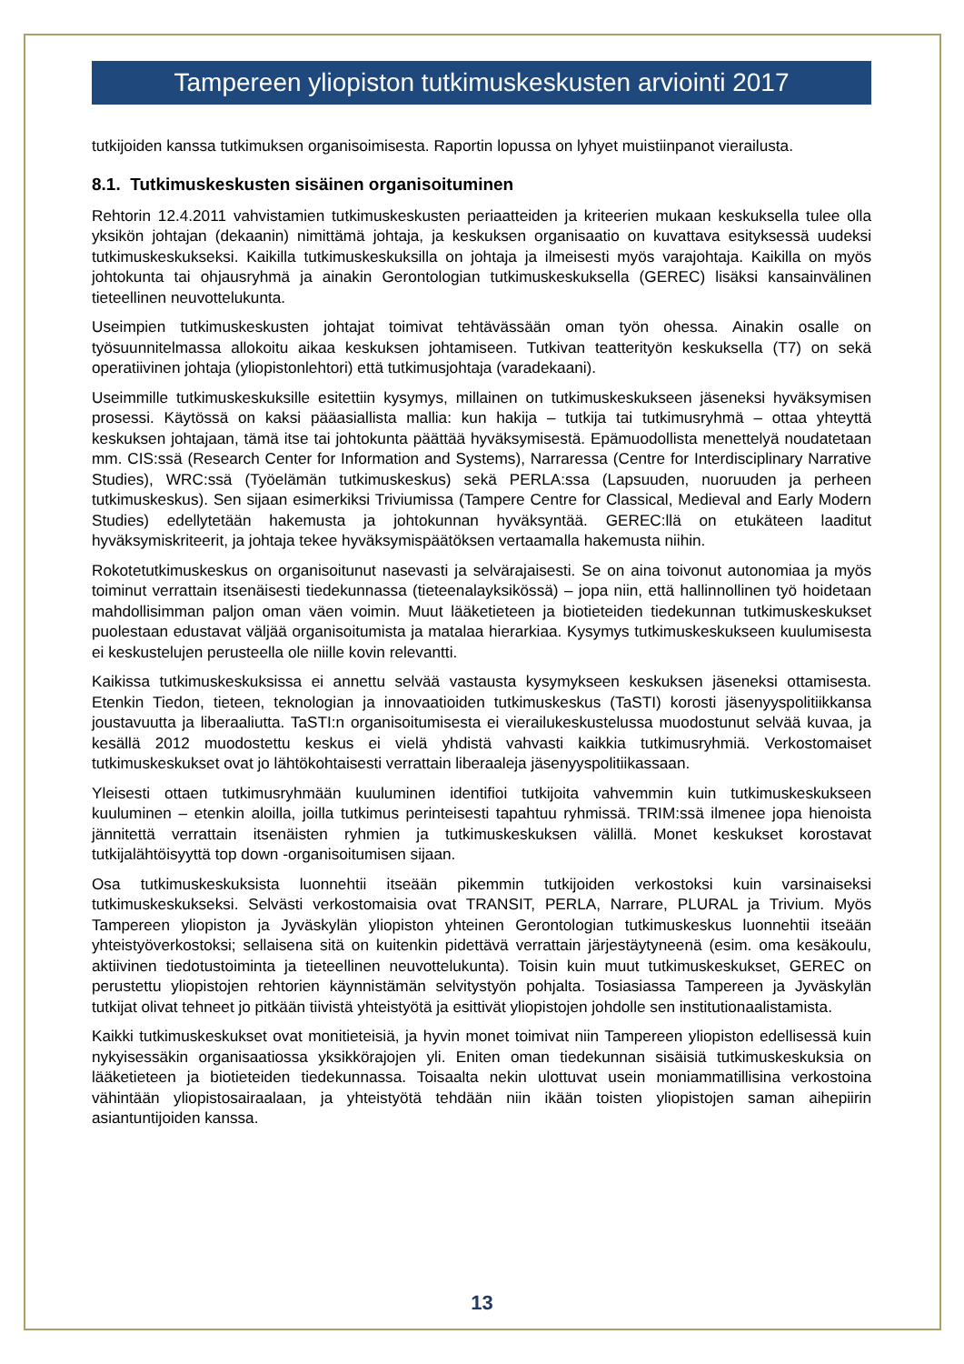Tampereen yliopiston tutkimuskeskusten arviointi 2017
tutkijoiden kanssa tutkimuksen organisoimisesta. Raportin lopussa on lyhyet muistiinpanot vierailusta.
8.1. Tutkimuskeskusten sisäinen organisoituminen
Rehtorin 12.4.2011 vahvistamien tutkimuskeskusten periaatteiden ja kriteerien mukaan keskuksella tulee olla yksikön johtajan (dekaanin) nimittämä johtaja, ja keskuksen organisaatio on kuvattava esityksessä uudeksi tutkimuskeskukseksi. Kaikilla tutkimuskeskuksilla on johtaja ja ilmeisesti myös varajohtaja. Kaikilla on myös johtokunta tai ohjausryhmä ja ainakin Gerontologian tutkimuskeskuksella (GEREC) lisäksi kansainvälinen tieteellinen neuvottelukunta.
Useimpien tutkimuskeskusten johtajat toimivat tehtävässään oman työn ohessa. Ainakin osalle on työsuunnitelmassa allokoitu aikaa keskuksen johtamiseen. Tutkivan teatterityön keskuksella (T7) on sekä operatiivinen johtaja (yliopistonlehtori) että tutkimusjohtaja (varadekaani).
Useimmille tutkimuskeskuksille esitettiin kysymys, millainen on tutkimuskeskukseen jäseneksi hyväksymisen prosessi. Käytössä on kaksi pääasiallista mallia: kun hakija – tutkija tai tutkimusryhmä – ottaa yhteyttä keskuksen johtajaan, tämä itse tai johtokunta päättää hyväksymisestä. Epämuodollista menettelyä noudatetaan mm. CIS:ssä (Research Center for Information and Systems), Narraressa (Centre for Interdisciplinary Narrative Studies), WRC:ssä (Työelämän tutkimuskeskus) sekä PERLA:ssa (Lapsuuden, nuoruuden ja perheen tutkimuskeskus). Sen sijaan esimerkiksi Triviumissa (Tampere Centre for Classical, Medieval and Early Modern Studies) edellytetään hakemusta ja johtokunnan hyväksyntää. GEREC:llä on etukäteen laaditut hyväksymiskriteerit, ja johtaja tekee hyväksymispäätöksen vertaamalla hakemusta niihin.
Rokotetutkimuskeskus on organisoitunut nasevasti ja selvärajaisesti. Se on aina toivonut autonomiaa ja myös toiminut verrattain itsenäisesti tiedekunnassa (tieteenalayksikössä) – jopa niin, että hallinnollinen työ hoidetaan mahdollisimman paljon oman väen voimin. Muut lääketieteen ja biotieteiden tiedekunnan tutkimuskeskukset puolestaan edustavat väljää organisoitumista ja matalaa hierarkiaa. Kysymys tutkimuskeskukseen kuulumisesta ei keskustelujen perusteella ole niille kovin relevantti.
Kaikissa tutkimuskeskuksissa ei annettu selvää vastausta kysymykseen keskuksen jäseneksi ottamisesta. Etenkin Tiedon, tieteen, teknologian ja innovaatioiden tutkimuskeskus (TaSTI) korosti jäsenyyspolitiikkansa joustavuutta ja liberaaliutta. TaSTI:n organisoitumisesta ei vierailukeskustelussa muodostunut selvää kuvaa, ja kesällä 2012 muodostettu keskus ei vielä yhdistä vahvasti kaikkia tutkimusryhmiä. Verkostomaiset tutkimuskeskukset ovat jo lähtökohtaisesti verrattain liberaaleja jäsenyyspolitiikassaan.
Yleisesti ottaen tutkimusryhmään kuuluminen identifioi tutkijoita vahvemmin kuin tutkimuskeskukseen kuuluminen – etenkin aloilla, joilla tutkimus perinteisesti tapahtuu ryhmissä. TRIM:ssä ilmenee jopa hienoista jännitettä verrattain itsenäisten ryhmien ja tutkimuskeskuksen välillä. Monet keskukset korostavat tutkijalähtöisyyttä top down -organisoitumisen sijaan.
Osa tutkimuskeskuksista luonnehtii itseään pikemmin tutkijoiden verkostoksi kuin varsinaiseksi tutkimuskeskukseksi. Selvästi verkostomaisia ovat TRANSIT, PERLA, Narrare, PLURAL ja Trivium. Myös Tampereen yliopiston ja Jyväskylän yliopiston yhteinen Gerontologian tutkimuskeskus luonnehtii itseään yhteistyöverkostoksi; sellaisena sitä on kuitenkin pidettävä verrattain järjestäytyneenä (esim. oma kesäkoulu, aktiivinen tiedotustoiminta ja tieteellinen neuvottelukunta). Toisin kuin muut tutkimuskeskukset, GEREC on perustettu yliopistojen rehtorien käynnistämän selvitystyön pohjalta. Tosiasiassa Tampereen ja Jyväskylän tutkijat olivat tehneet jo pitkään tiivistä yhteistyötä ja esittivät yliopistojen johdolle sen institutionaalistamista.
Kaikki tutkimuskeskukset ovat monitieteisiä, ja hyvin monet toimivat niin Tampereen yliopiston edellisessä kuin nykyisessäkin organisaatiossa yksikkörajojen yli. Eniten oman tiedekunnan sisäisiä tutkimuskeskuksia on lääketieteen ja biotieteiden tiedekunnassa. Toisaalta nekin ulottuvat usein moniammatillisina verkostoina vähintään yliopistosairaalaan, ja yhteistyötä tehdään niin ikään toisten yliopistojen saman aihepiirin asiantuntijoiden kanssa.
13